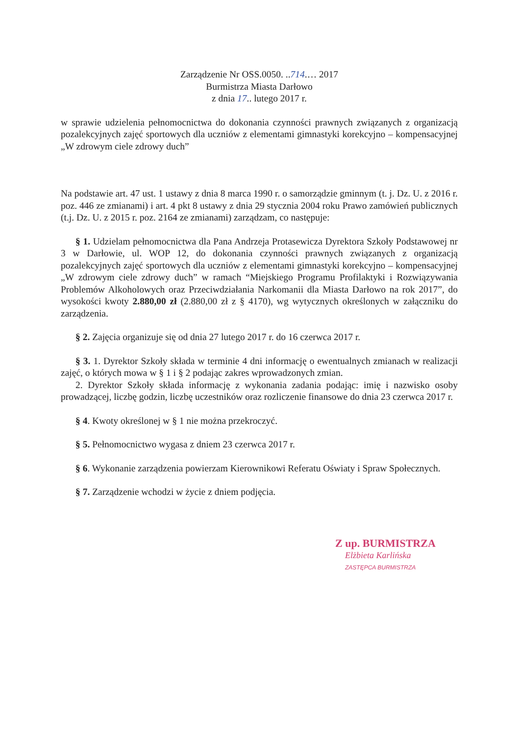Zarządzenie Nr OSS.0050. ..714.… 2017
Burmistrza Miasta Darłowo
z dnia 17.. lutego 2017 r.
w sprawie udzielenia pełnomocnictwa do dokonania czynności prawnych związanych z organizacją pozalekcyjnych zajęć sportowych dla uczniów z elementami gimnastyki korekcyjno – kompensacyjnej „W zdrowym ciele zdrowy duch”
Na podstawie art. 47 ust. 1 ustawy z dnia 8 marca 1990 r. o samorządzie gminnym (t. j. Dz. U. z 2016 r. poz. 446 ze zmianami) i art. 4 pkt 8 ustawy z dnia 29 stycznia 2004 roku Prawo zamówień publicznych (t.j. Dz. U. z 2015 r. poz. 2164 ze zmianami) zarządzam, co następuje:
§ 1. Udzielam pełnomocnictwa dla Pana Andrzeja Protasewicza Dyrektora Szkoły Podstawowej nr 3 w Darłowie, ul. WOP 12, do dokonania czynności prawnych związanych z organizacją pozalekcyjnych zajęć sportowych dla uczniów z elementami gimnastyki korekcyjno – kompensacyjnej „W zdrowym ciele zdrowy duch” w ramach “Miejskiego Programu Profilaktyki i Rozwiązywania Problemów Alkoholowych oraz Przeciwdziałania Narkomanii dla Miasta Darłowo na rok 2017”, do wysokości kwoty 2.880,00 zł (2.880,00 zł z § 4170), wg wytycznych określonych w załączniku do zarządzenia.
§ 2. Zajęcia organizuje się od dnia 27 lutego 2017 r. do 16 czerwca 2017 r.
§ 3. 1. Dyrektor Szkoły składa w terminie 4 dni informację o ewentualnych zmianach w realizacji zajęć, o których mowa w § 1 i § 2 podając zakres wprowadzonych zmian.
2. Dyrektor Szkoły składa informację z wykonania zadania podając: imię i nazwisko osoby prowadzącej, liczbę godzin, liczbę uczestników oraz rozliczenie finansowe do dnia 23 czerwca 2017 r.
§ 4. Kwoty określonej w § 1 nie można przekroczyć.
§ 5. Pełnomocnictwo wygasa z dniem 23 czerwca 2017 r.
§ 6. Wykonanie zarządzenia powierzam Kierownikowi Referatu Oświaty i Spraw Społecznych.
§ 7. Zarządzenie wchodzi w życie z dniem podjęcia.
Z up. BURMISTRZA
Elżbieta Karlińska
ZASTĘPCA BURMISTRZA